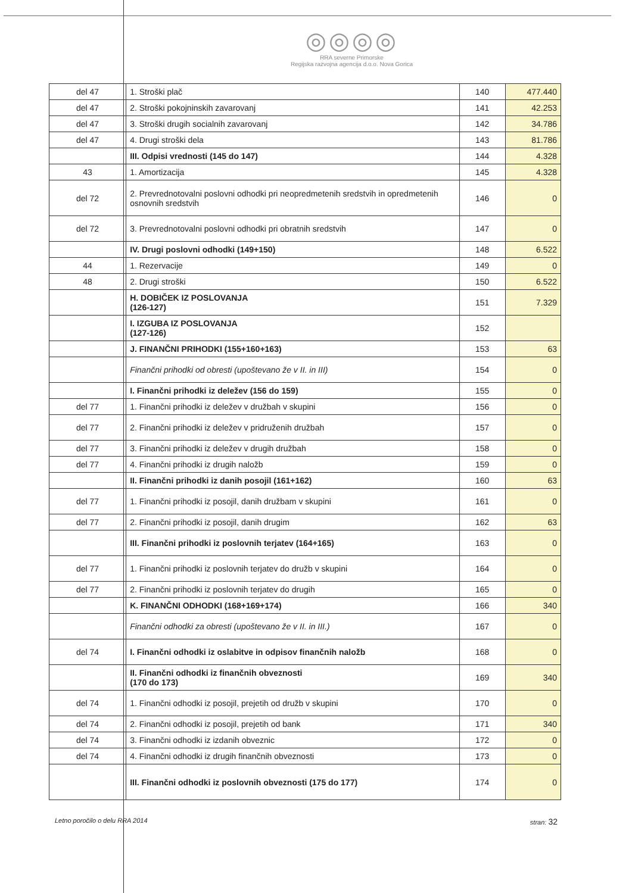◎◎◎◎
RRA severne Primorske
Regijska razvojna agencija d.o.o. Nova Gorica
| del 47 | 1. Stroški plač | 140 | 477.440 |
| del 47 | 2. Stroški pokojninskih zavarovanj | 141 | 42.253 |
| del 47 | 3. Stroški drugih socialnih zavarovanj | 142 | 34.786 |
| del 47 | 4. Drugi stroški dela | 143 | 81.786 |
| | III. Odpisi vrednosti (145 do 147) | 144 | 4.328 |
| 43 | 1. Amortizacija | 145 | 4.328 |
| del 72 | 2. Prevrednotovalni poslovni odhodki pri neopredmetenih sredstvih in opredmetenih osnovnih sredstvih | 146 | 0 |
| del 72 | 3. Prevrednotovalni poslovni odhodki pri obratnih sredstvih | 147 | 0 |
| | IV. Drugi poslovni odhodki (149+150) | 148 | 6.522 |
| 44 | 1. Rezervacije | 149 | 0 |
| 48 | 2. Drugi stroški | 150 | 6.522 |
| | H. DOBIČEK IZ POSLOVANJA (126-127) | 151 | 7.329 |
| | I. IZGUBA IZ POSLOVANJA (127-126) | 152 | |
| | J. FINANČNI PRIHODKI (155+160+163) | 153 | 63 |
| | Finančni prihodki od obresti (upoštevano že v II. in III) | 154 | 0 |
| | I. Finančni prihodki iz deležev (156 do 159) | 155 | 0 |
| del 77 | 1. Finančni prihodki iz deležev v družbah v skupini | 156 | 0 |
| del 77 | 2. Finančni prihodki iz deležev v pridruženih družbah | 157 | 0 |
| del 77 | 3. Finančni prihodki iz deležev v drugih družbah | 158 | 0 |
| del 77 | 4. Finančni prihodki iz drugih naložb | 159 | 0 |
| | II. Finančni prihodki iz danih posojil (161+162) | 160 | 63 |
| del 77 | 1. Finančni prihodki iz posojil, danih družbam v skupini | 161 | 0 |
| del 77 | 2. Finančni prihodki iz posojil, danih drugim | 162 | 63 |
| | III. Finančni prihodki iz poslovnih terjatev (164+165) | 163 | 0 |
| del 77 | 1. Finančni prihodki iz poslovnih terjatev do družb v skupini | 164 | 0 |
| del 77 | 2. Finančni prihodki iz poslovnih terjatev do drugih | 165 | 0 |
| | K. FINANČNI ODHODKI (168+169+174) | 166 | 340 |
| | Finančni odhodki za obresti (upoštevano že v II. in III.) | 167 | 0 |
| del 74 | I. Finančni odhodki iz oslabitve in odpisov finančnih naložb | 168 | 0 |
| | II. Finančni odhodki iz finančnih obveznosti (170 do 173) | 169 | 340 |
| del 74 | 1. Finančni odhodki iz posojil, prejetih od družb v skupini | 170 | 0 |
| del 74 | 2. Finančni odhodki iz posojil, prejetih od bank | 171 | 340 |
| del 74 | 3. Finančni odhodki iz izdanih obveznic | 172 | 0 |
| del 74 | 4. Finančni odhodki iz drugih finančnih obveznosti | 173 | 0 |
| | III. Finančni odhodki iz poslovnih obveznosti (175 do 177) | 174 | 0 |
Letno poročilo o delu RRA 2014 stran: 32